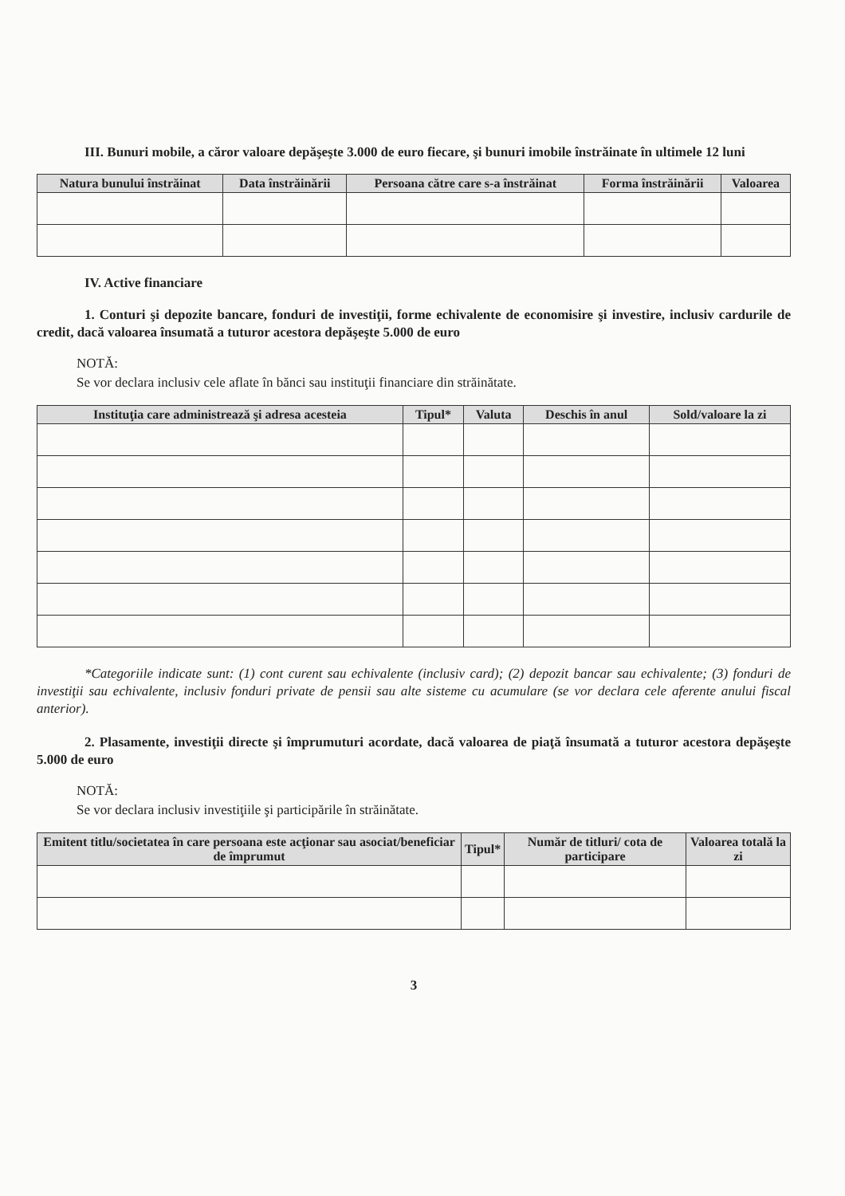III. Bunuri mobile, a căror valoare depăşeşte 3.000 de euro fiecare, şi bunuri imobile înstrăinate în ultimele 12 luni
| Natura bunului înstrăinat | Data înstrăinării | Persoana către care s-a înstrăinat | Forma înstrăinării | Valoarea |
| --- | --- | --- | --- | --- |
IV. Active financiare
1. Conturi şi depozite bancare, fonduri de investiţii, forme echivalente de economisire şi investire, inclusiv cardurile de credit, dacă valoarea însumată a tuturor acestora depăşeşte 5.000 de euro
NOTĂ:
Se vor declara inclusiv cele aflate în bănci sau instituţii financiare din străinătate.
| Instituţia care administrează şi adresa acesteia | Tipul* | Valuta | Deschis în anul | Sold/valoare la zi |
| --- | --- | --- | --- | --- |
*Categoriile indicate sunt: (1) cont curent sau echivalente (inclusiv card); (2) depozit bancar sau echivalente; (3) fonduri de investiţii sau echivalente, inclusiv fonduri private de pensii sau alte sisteme cu acumulare (se vor declara cele aferente anului fiscal anterior).
2. Plasamente, investiţii directe şi împrumuturi acordate, dacă valoarea de piaţă însumată a tuturor acestora depăşeşte 5.000 de euro
NOTĂ:
Se vor declara inclusiv investiţiile şi participările în străinătate.
| Emitent titlu/societatea în care persoana este acţionar sau asociat/beneficiar de împrumut | Tipul* | Număr de titluri/ cota de participare | Valoarea totală la zi |
| --- | --- | --- | --- |
3